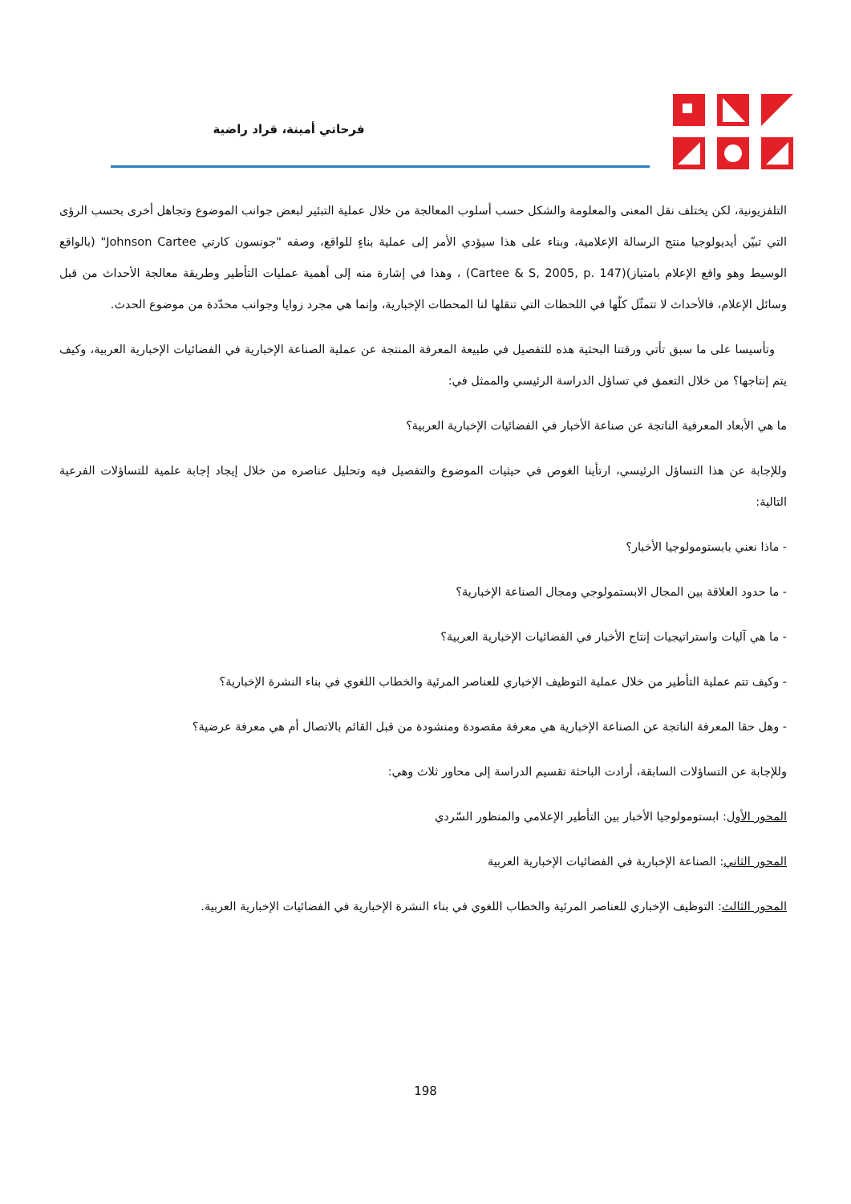فرحاتي أمينة، قراد راضية
التلفزيونية، لكن يختلف نقل المعنى والمعلومة والشكل حسب أسلوب المعالجة من خلال عملية التبئير لبعض جوانب الموضوع وتجاهل أخرى بحسب الرؤى التي تبيّن أيديولوجيا منتج الرسالة الإعلامية، وبناء على هذا سيؤدي الأمر إلى عملية بناءٍ للواقع، وصفه "جونسون كارتي Johnson Cartee" (بالواقع الوسيط وهو واقع الإعلام بامتياز)(Cartee & S, 2005, p. 147) ، وهذا في إشارة منه إلى أهمية عمليات التأطير وطريقة معالجة الأحداث من قبل وسائل الإعلام، فالأحداث لا تتمثّل كلّها في اللحظات التي تنقلها لنا المحطات الإخبارية، وإنما هي مجرد زوايا وجوانب محدّدة من موضوع الحدث.
وتأسيسا على ما سبق تأتي ورقتنا البحثية هذه للتفصيل في طبيعة المعرفة المنتجة عن عملية الصناعة الإخبارية في الفضائيات الإخبارية العربية، وكيف يتم إنتاجها؟ من خلال التعمق في تساؤل الدراسة الرئيسي والممثل في:
ما هي الأبعاد المعرفية الناتجة عن صناعة الأخبار في الفضائيات الإخبارية العربية؟
وللإجابة عن هذا التساؤل الرئيسي، ارتأينا الغوص في حيثيات الموضوع والتفصيل فيه وتحليل عناصره من خلال إيجاد إجابة علمية للتساؤلات الفرعية التالية:
- ماذا نعني بابستومولوجيا الأخبار؟
- ما حدود العلاقة بين المجال الابستمولوجي ومجال الصناعة الإخبارية؟
- ما هي آليات واستراتيجيات إنتاج الأخبار في الفضائيات الإخبارية العربية؟
- وكيف تتم عملية التأطير من خلال عملية التوظيف الإخباري للعناصر المرئية والخطاب اللغوي في بناء النشرة الإخبارية؟
- وهل حقا المعرفة الناتجة عن الصناعة الإخبارية هي معرفة مقصودة ومنشودة من قبل القائم بالاتصال أم هي معرفة عرضية؟
وللإجابة عن التساؤلات السابقة، أرادت الباحثة تقسيم الدراسة إلى محاور ثلاث وهي:
المحور الأول: ابستومولوجيا الأخبار بين التأطير الإعلامي والمنظور السّردي
المحور الثاني: الصناعة الإخبارية في الفضائيات الإخبارية العربية
المحور الثالث: التوظيف الإخباري للعناصر المرئية والخطاب اللغوي في بناء النشرة الإخبارية في الفضائيات الإخبارية العربية.
198